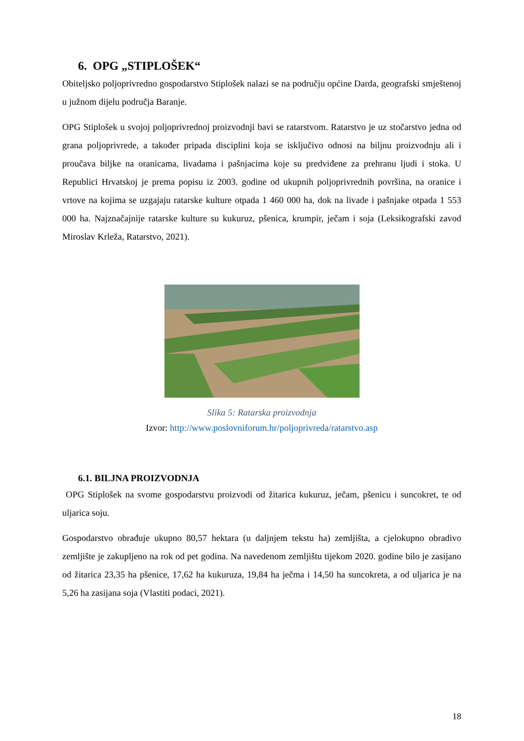6. OPG „STIPLOŠEK“
Obiteljsko poljoprivredno gospodarstvo Stiplošek nalazi se na području općine Darda, geografski smještenoj u južnom dijelu područja Baranje.
OPG Stiplošek u svojoj poljoprivrednoj proizvodnji bavi se ratarstvom. Ratarstvo je uz stočarstvo jedna od grana poljoprivrede, a također pripada disciplini koja se isključivo odnosi na biljnu proizvodnju ali i proučava biljke na oranicama, livadama i pašnjacima koje su predviđene za prehranu ljudi i stoka. U Republici Hrvatskoj je prema popisu iz 2003. godine od ukupnih poljoprivrednih površina, na oranice i vrtove na kojima se uzgajaju ratarske kulture otpada 1 460 000 ha, dok na livade i pašnjake otpada 1 553 000 ha. Najznačajnije ratarske kulture su kukuruz, pšenica, krumpir, ječam i soja (Leksikografski zavod Miroslav Krleža, Ratarstvo, 2021).
Slika 5: Ratarska proizvodnja
Izvor: http://www.poslovniforum.hr/poljoprivreda/ratarstvo.asp
6.1. BILJNA PROIZVODNJA
OPG Stiplošek na svome gospodarstvu proizvodi od žitarica kukuruz, ječam, pšenicu i suncokret, te od uljarica soju.
Gospodarstvo obrađuje ukupno 80,57 hektara (u daljnjem tekstu ha) zemljišta, a cjelokupno obradivo zemljište je zakupljeno na rok od pet godina. Na navedenom zemljištu tijekom 2020. godine bilo je zasijano od žitarica 23,35 ha pšenice, 17,62 ha kukuruza, 19,84 ha ječma i 14,50 ha suncokreta, a od uljarica je na 5,26 ha zasijana soja (Vlastiti podaci, 2021).
18